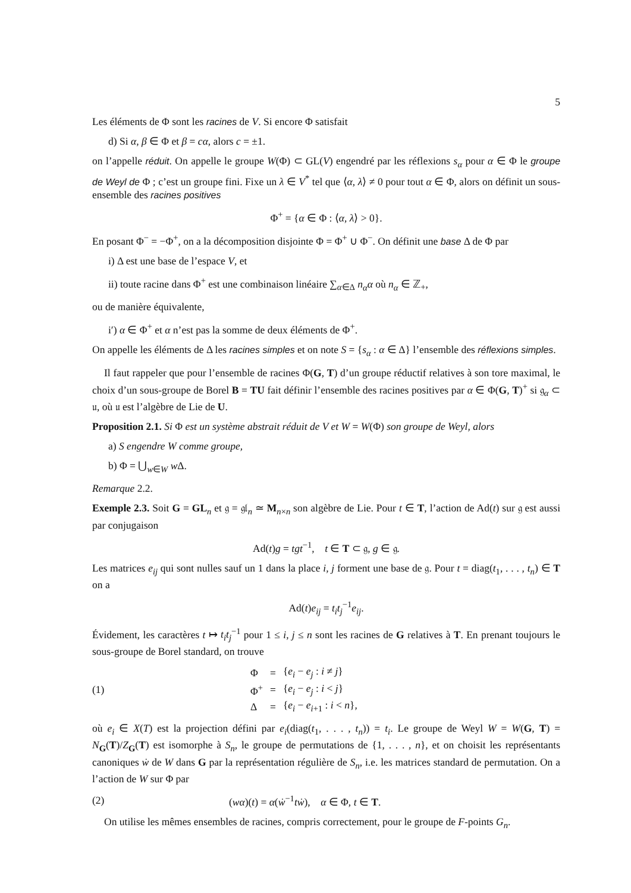5
Les éléments de Φ sont les racines de V. Si encore Φ satisfait
d) Si α, β ∈ Φ et β = cα, alors c = ±1.
on l’appelle réduit. On appelle le groupe W(Φ) ⊂ GL(V) engendré par les réflexions s<sub>α</sub> pour α ∈ Φ le groupe de Weyl de Φ ; c’est un groupe fini. Fixe un λ ∈ V<sup>*</sup> tel que ⟨α, λ⟩ ≠ 0 pour tout α ∈ Φ, alors on définit un sous-ensemble des racines positives
Φ<sup>+</sup> = {α ∈ Φ : ⟨α, λ⟩ > 0}.
En posant Φ<sup>−</sup> = −Φ<sup>+</sup>, on a la décomposition disjointe Φ = Φ<sup>+</sup> ∪ Φ<sup>−</sup>. On définit une base Δ de Φ par
i) Δ est une base de l’espace V, et
ii) toute racine dans Φ<sup>+</sup> est une combinaison linéaire ∑<sub>α∈Δ</sub> n<sub>α</sub>α où n<sub>α</sub> ∈ ℤ<sub>+</sub>,
ou de manière équivalente,
i′) α ∈ Φ<sup>+</sup> et α n’est pas la somme de deux éléments de Φ<sup>+</sup>.
On appelle les éléments de Δ les racines simples et on note S = {s<sub>α</sub> : α ∈ Δ} l’ensemble des réflexions simples.
Il faut rappeler que pour l’ensemble de racines Φ(G, T) d’un groupe réductif relatives à son tore maximal, le choix d’un sous-groupe de Borel B = TU fait définir l’ensemble des racines positives par α ∈ Φ(G, T)<sup>+</sup> si 𝔤<sub>α</sub> ⊂ 𝔲, où 𝔲 est l’algèbre de Lie de U.
Proposition 2.1. Si Φ est un système abstrait réduit de V et W = W(Φ) son groupe de Weyl, alors
a) S engendre W comme groupe,
b) Φ = ⋃<sub>w∈W</sub> w Δ.
Remarque 2.2.
Exemple 2.3. Soit G = GL<sub>n</sub> et 𝔤 = 𝔤𝔩<sub>n</sub> ≃ M<sub>n×n</sub> son algèbre de Lie. Pour t ∈ T, l’action de Ad(t) sur 𝔤 est aussi par conjugaison
Ad(t)g = tgt<sup>−1</sup>, t ∈ T ⊂ 𝔤, g ∈ 𝔤.
Les matrices e<sub>ij</sub> qui sont nulles sauf un 1 dans la place i, j forment une base de 𝔤. Pour t = diag(t<sub>1</sub>, . . . , t<sub>n</sub>) ∈ T on a
Ad(t)e<sub>ij</sub> = t<sub>i</sub>t<sub>j</sub><sup>−1</sup>e<sub>ij</sub>.
Évidement, les caractères t ↦ t<sub>i</sub>t<sub>j</sub><sup>−1</sup> pour 1 ≤ i, j ≤ n sont les racines de G relatives à T. En prenant toujours le sous-groupe de Borel standard, on trouve
(1)
| Φ | = | { e<sub>i</sub> − e<sub>j</sub> : i ≠ j } |
| Φ<sup>+</sup> | = | { e<sub>i</sub> − e<sub>j</sub> : i < j } |
| Δ | = | { e<sub>i</sub> − e<sub>i+1</sub> : i < n }, |
où e<sub>i</sub> ∈ X(T) est la projection défini par e<sub>i</sub>(diag(t<sub>1</sub>, . . . , t<sub>n</sub>)) = t<sub>i</sub>. Le groupe de Weyl W = W(G, T) = N<sub>G</sub>(T)/Z<sub>G</sub>(T) est isomorphe à S<sub>n</sub>, le groupe de permutations de {1, . . . , n}, et on choisit les représentants canoniques ẇ de W dans G par la représentation régulière de S<sub>n</sub>, i.e. les matrices standard de permutation. On a l’action de W sur Φ par
(2) (wα)(t) = α(ẇ<sup>−1</sup>tẇ), α ∈ Φ, t ∈ T.
On utilise les mêmes ensembles de racines, compris correctement, pour le groupe de F-points G<sub>n</sub>.